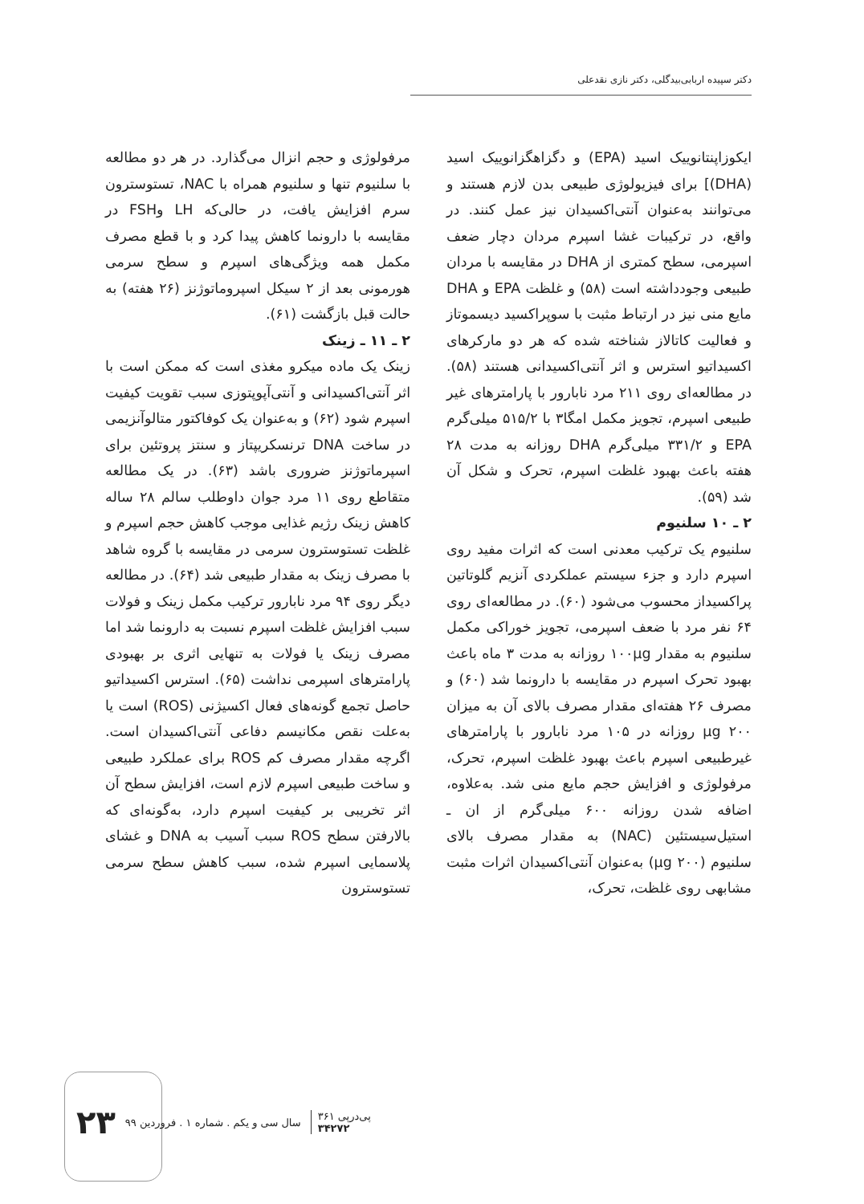دکتر سپیده اربابی‌بیدگلی، دکتر نازی نقدعلی
ایکوزاپنتانوییک اسید (EPA) و دگزاهگزانوییک اسید (DHA)] برای فیزیولوژی طبیعی بدن لازم هستند و می‌توانند به‌عنوان آنتی‌اکسیدان نیز عمل کنند. در واقع، در ترکیبات غشا اسپرم مردان دچار ضعف اسپرمی، سطح کمتری از DHA در مقایسه با مردان طبیعی وجودداشته است (۵۸) و غلظت EPA و DHA مایع منی نیز در ارتباط مثبت با سوپراکسید دیسموتاز و فعالیت کاتالاز شناخته شده که هر دو مارکرهای اکسیداتیو استرس و اثر آنتی‌اکسیدانی هستند (۵۸). در مطالعه‌ای روی ۲۱۱ مرد نابارور با پارامترهای غیر طبیعی اسپرم، تجویز مکمل امگا۳ با ۵۱۵/۲ میلی‌گرم EPA و ۳۳۱/۲ میلی‌گرم DHA روزانه به مدت ۲۸ هفته باعث بهبود غلظت اسپرم، تحرک و شکل آن شد (۵۹).
۲ ـ ۱۰ سلنیوم
سلنیوم یک ترکیب معدنی است که اثرات مفید روی اسپرم دارد و جزء سیستم عملکردی آنزیم گلوتاتین پراکسیداز محسوب می‌شود (۶۰). در مطالعه‌ای روی ۶۴ نفر مرد با ضعف اسپرمی، تجویز خوراکی مکمل سلنیوم به مقدار ۱۰۰µg روزانه به مدت ۳ ماه باعث بهبود تحرک اسپرم در مقایسه با دارونما شد (۶۰) و مصرف ۲۶ هفته‌ای مقدار مصرف بالای آن به میزان ۲۰۰ µg روزانه در ۱۰۵ مرد نابارور با پارامترهای غیرطبیعی اسپرم باعث بهبود غلظت اسپرم، تحرک، مرفولوژی و افزایش حجم مایع منی شد. به‌علاوه، اضافه شدن روزانه ۶۰۰ میلی‌گرم از ان ـ استیل‌سیستئین (NAC) به مقدار مصرف بالای سلنیوم (۲۰۰ µg) به‌عنوان آنتی‌اکسیدان اثرات مثبت مشابهی روی غلظت، تحرک،
مرفولوژی و حجم انزال می‌گذارد. در هر دو مطالعه با سلنیوم تنها و سلنیوم همراه با NAC، تستوسترون سرم افزایش یافت، در حالی‌که LH وFSH در مقایسه با دارونما کاهش پیدا کرد و با قطع مصرف مکمل همه ویژگی‌های اسپرم و سطح سرمی هورمونی بعد از ۲ سیکل اسپروماتوژنز (۲۶ هفته) به حالت قبل بازگشت (۶۱).
۲ ـ ۱۱ ـ زینک
زینک یک ماده میکرو مغذی است که ممکن است با اثر آنتی‌اکسیدانی و آنتی‌آپوپتوزی سبب تقویت کیفیت اسپرم شود (۶۲) و به‌عنوان یک کوفاکتور متالوآنزیمی در ساخت DNA ترنسکریپتاز و سنتز پروتئین برای اسپرماتوژنز ضروری باشد (۶۳). در یک مطالعه متقاطع روی ۱۱ مرد جوان داوطلب سالم ۲۸ ساله کاهش زینک رژیم غذایی موجب کاهش حجم اسپرم و غلظت تستوسترون سرمی در مقایسه با گروه شاهد با مصرف زینک به مقدار طبیعی شد (۶۴). در مطالعه دیگر روی ۹۴ مرد نابارور ترکیب مکمل زینک و فولات سبب افزایش غلظت اسپرم نسبت به دارونما شد اما مصرف زینک یا فولات به تنهایی اثری بر بهبودی پارامترهای اسپرمی نداشت (۶۵). استرس اکسیداتیو حاصل تجمع گونه‌های فعال اکسیژنی (ROS) است یا به‌علت نقص مکانیسم دفاعی آنتی‌اکسیدان است. اگرچه مقدار مصرف کم ROS برای عملکرد طبیعی و ساخت طبیعی اسپرم لازم است، افزایش سطح آن اثر تخریبی بر کیفیت اسپرم دارد، به‌گونه‌ای که بالارفتن سطح ROS سبب آسیب به DNA و غشای پلاسمایی اسپرم شده، سبب کاهش سطح سرمی تستوسترون
۲۳ سال سی و یکم . شماره ۱ . فروردین ۹۹ پی‌درپی ۳۶۱
۳۴۲۷۲